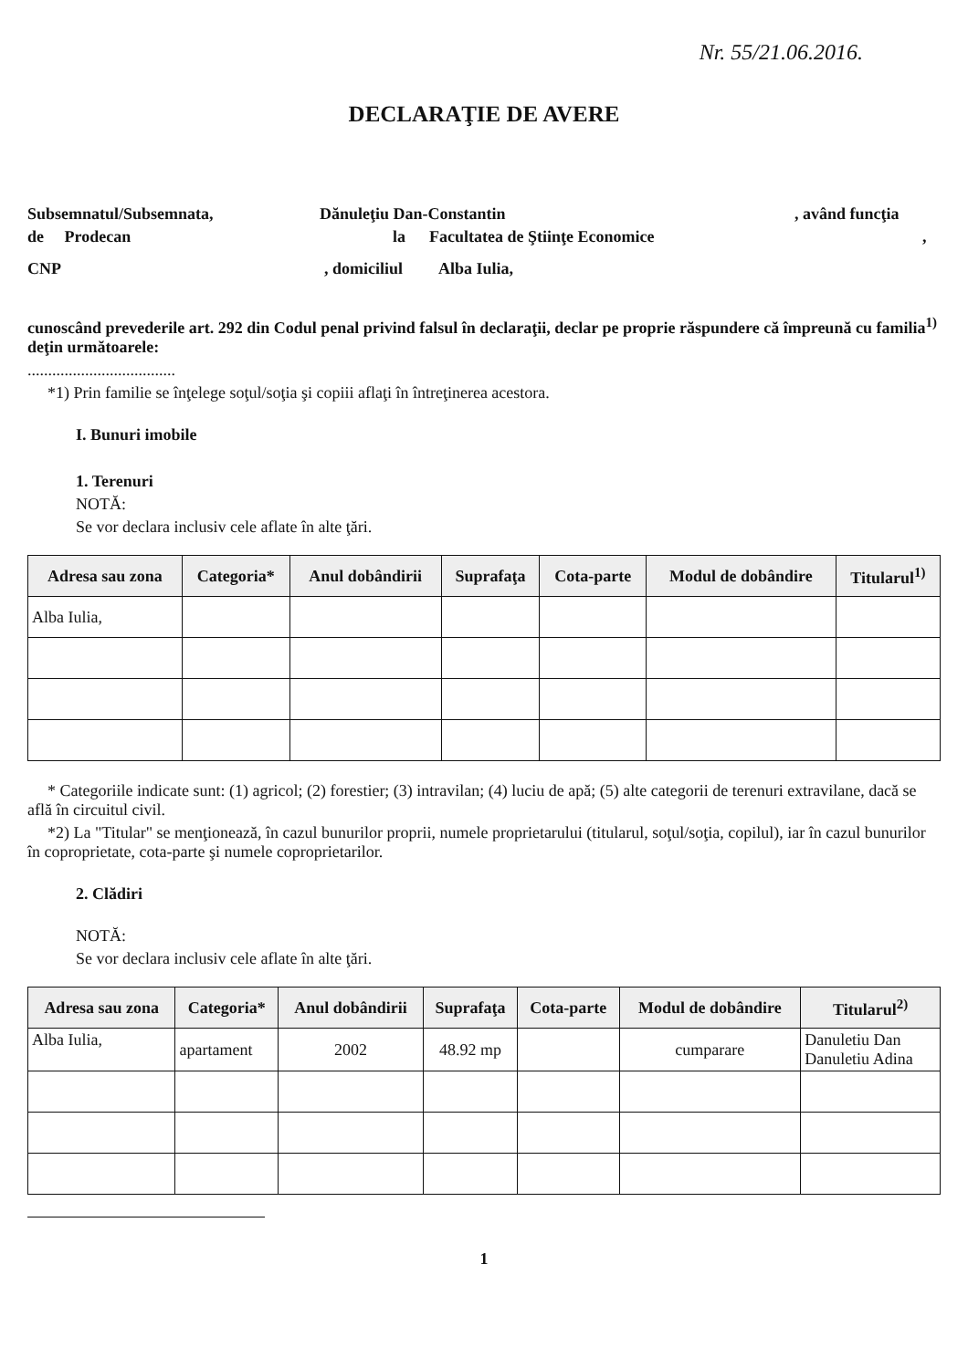Nr. 55/21.06.2016.
DECLARAŢIE DE AVERE
Subsemnatul/Subsemnata, Dănuleţiu Dan-Constantin, având funcţia
de Prodecan la Facultatea de Ştiinţe Economice,
CNP, domiciliul Alba Iulia,
cunoscând prevederile art. 292 din Codul penal privind falsul în declaraţii, declar pe proprie răspundere că împreună cu familia<sup>1)</sup> deţin următoarele:
....................................
*1) Prin familie se înţelege soţul/soţia şi copiii aflaţi în întreţinerea acestora.
I. Bunuri imobile
1. Terenuri
NOTĂ:
Se vor declara inclusiv cele aflate în alte ţări.
| Adresa sau zona | Categoria* | Anul dobândirii | Suprafaţa | Cota-parte | Modul de dobândire | Titularul<sup>1)</sup> |
| --- | --- | --- | --- | --- | --- | --- |
| Alba Iulia, | | | | | | |
* Categoriile indicate sunt: (1) agricol; (2) forestier; (3) intravilan; (4) luciu de apă; (5) alte categorii de terenuri extravilane, dacă se află în circuitul civil.
*2) La "Titular" se menţionează, în cazul bunurilor proprii, numele proprietarului (titularul, soţul/soţia, copilul), iar în cazul bunurilor în coproprietate, cota-parte şi numele coproprietarilor.
2. Clădiri
NOTĂ:
Se vor declara inclusiv cele aflate în alte ţări.
| Adresa sau zona | Categoria* | Anul dobândirii | Suprafaţa | Cota-parte | Modul de dobândire | Titularul<sup>2)</sup> |
| --- | --- | --- | --- | --- | --- | --- |
| Alba Iulia, | apartament | 2002 | 48.92 mp | | cumparare | Danuletiu Dan Danuletiu Adina |
1